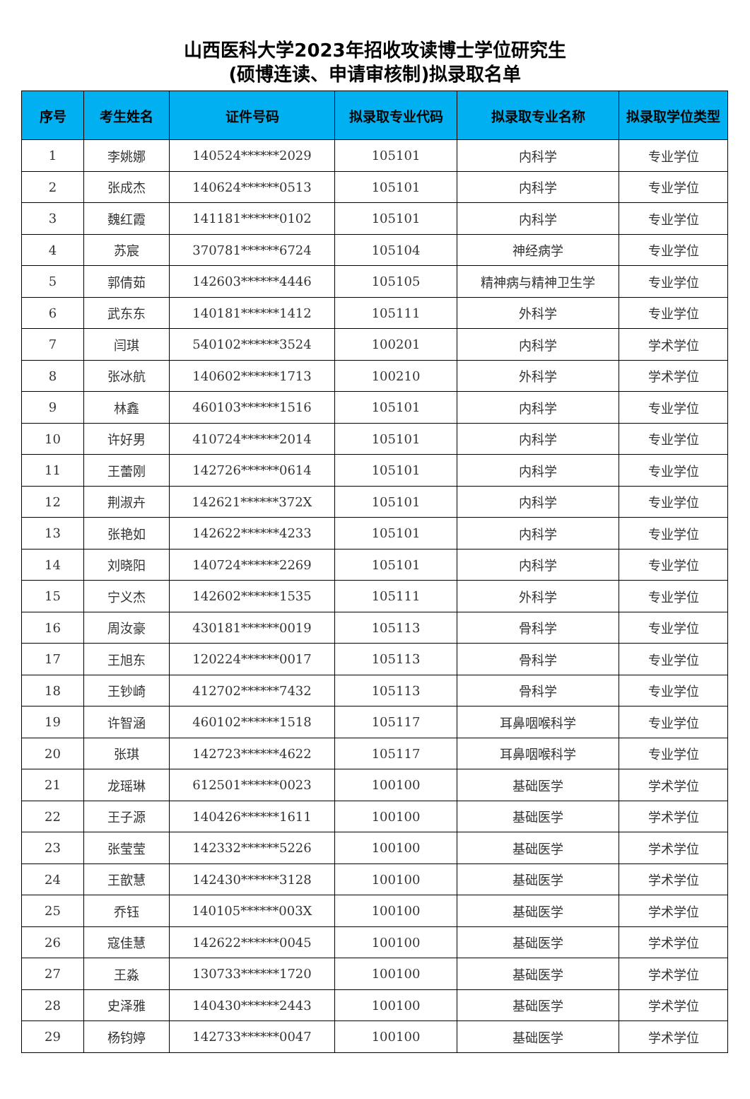山西医科大学2023年招收攻读博士学位研究生
(硕博连读、申请审核制)拟录取名单
| 序号 | 考生姓名 | 证件号码 | 拟录取专业代码 | 拟录取专业名称 | 拟录取学位类型 |
| --- | --- | --- | --- | --- | --- |
| 1 | 李姚娜 | 140524******2029 | 105101 | 内科学 | 专业学位 |
| 2 | 张成杰 | 140624******0513 | 105101 | 内科学 | 专业学位 |
| 3 | 魏红霞 | 141181******0102 | 105101 | 内科学 | 专业学位 |
| 4 | 苏宸 | 370781******6724 | 105104 | 神经病学 | 专业学位 |
| 5 | 郭倩茹 | 142603******4446 | 105105 | 精神病与精神卫生学 | 专业学位 |
| 6 | 武东东 | 140181******1412 | 105111 | 外科学 | 专业学位 |
| 7 | 闫琪 | 540102******3524 | 100201 | 内科学 | 学术学位 |
| 8 | 张冰航 | 140602******1713 | 100210 | 外科学 | 学术学位 |
| 9 | 林鑫 | 460103******1516 | 105101 | 内科学 | 专业学位 |
| 10 | 许好男 | 410724******2014 | 105101 | 内科学 | 专业学位 |
| 11 | 王蕾刚 | 142726******0614 | 105101 | 内科学 | 专业学位 |
| 12 | 荆淑卉 | 142621******372X | 105101 | 内科学 | 专业学位 |
| 13 | 张艳如 | 142622******4233 | 105101 | 内科学 | 专业学位 |
| 14 | 刘晓阳 | 140724******2269 | 105101 | 内科学 | 专业学位 |
| 15 | 宁义杰 | 142602******1535 | 105111 | 外科学 | 专业学位 |
| 16 | 周汝豪 | 430181******0019 | 105113 | 骨科学 | 专业学位 |
| 17 | 王旭东 | 120224******0017 | 105113 | 骨科学 | 专业学位 |
| 18 | 王钞崎 | 412702******7432 | 105113 | 骨科学 | 专业学位 |
| 19 | 许智涵 | 460102******1518 | 105117 | 耳鼻咽喉科学 | 专业学位 |
| 20 | 张琪 | 142723******4622 | 105117 | 耳鼻咽喉科学 | 专业学位 |
| 21 | 龙瑶琳 | 612501******0023 | 100100 | 基础医学 | 学术学位 |
| 22 | 王子源 | 140426******1611 | 100100 | 基础医学 | 学术学位 |
| 23 | 张莹莹 | 142332******5226 | 100100 | 基础医学 | 学术学位 |
| 24 | 王歆慧 | 142430******3128 | 100100 | 基础医学 | 学术学位 |
| 25 | 乔钰 | 140105******003X | 100100 | 基础医学 | 学术学位 |
| 26 | 寇佳慧 | 142622******0045 | 100100 | 基础医学 | 学术学位 |
| 27 | 王淼 | 130733******1720 | 100100 | 基础医学 | 学术学位 |
| 28 | 史泽雅 | 140430******2443 | 100100 | 基础医学 | 学术学位 |
| 29 | 杨钧婷 | 142733******0047 | 100100 | 基础医学 | 学术学位 |